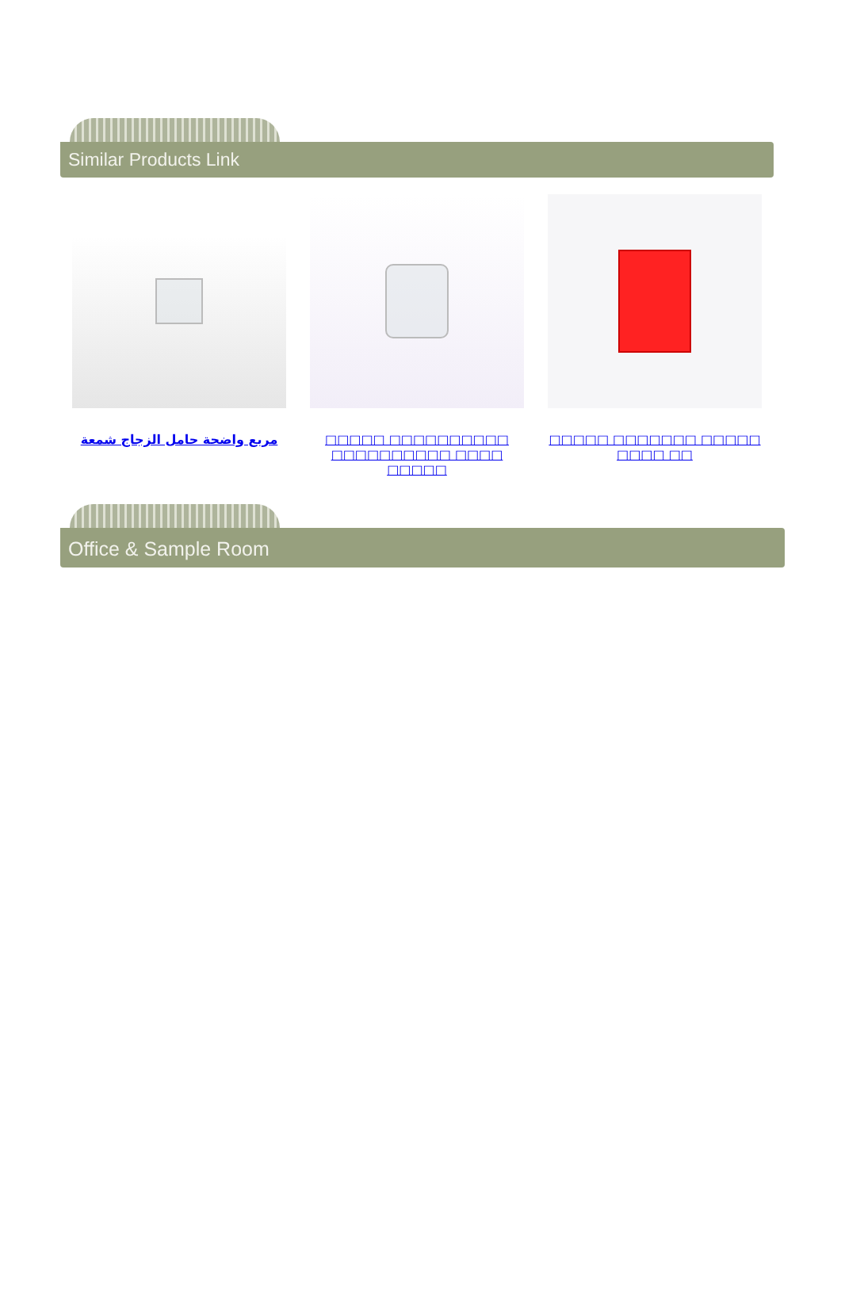Similar Products Link
مربع واضحة حامل الزجاج شمعة □□□□□ □□□□□□□□□□ □□□□□□□□□□ □□□□ □□□□□
□□□□□ □□□□□□□ □□□□□ □□□□ □□
Office & Sample Room